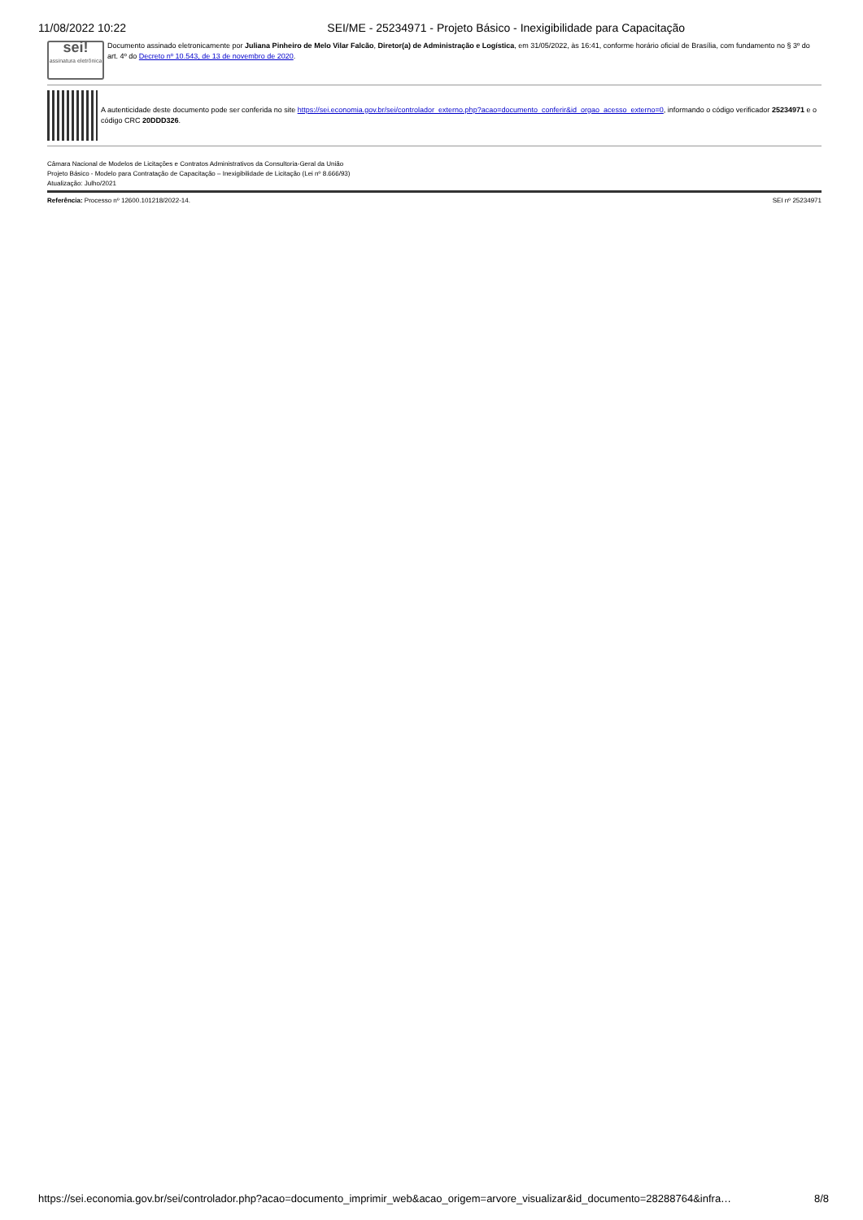11/08/2022 10:22 SEI/ME - 25234971 - Projeto Básico - Inexigibilidade para Capacitação
sei!
assinatura eletrônica
Documento assinado eletronicamente por Juliana Pinheiro de Melo Vilar Falcão, Diretor(a) de Administração e Logística, em 31/05/2022, às 16:41, conforme horário oficial de Brasília, com fundamento no § 3º do art. 4º do Decreto nº 10.543, de 13 de novembro de 2020.
A autenticidade deste documento pode ser conferida no site https://sei.economia.gov.br/sei/controlador_externo.php?acao=documento_conferir&id_orgao_acesso_externo=0, informando o código verificador 25234971 e o código CRC 20DDD326.
Câmara Nacional de Modelos de Licitações e Contratos Administrativos da Consultoria-Geral da União
Projeto Básico - Modelo para Contratação de Capacitação – Inexigibilidade de Licitação (Lei nº 8.666/93)
Atualização: Julho/2021
Referência: Processo nº 12600.101218/2022-14. SEI nº 25234971
https://sei.economia.gov.br/sei/controlador.php?acao=documento_imprimir_web&acao_origem=arvore_visualizar&id_documento=28288764&infra… 8/8